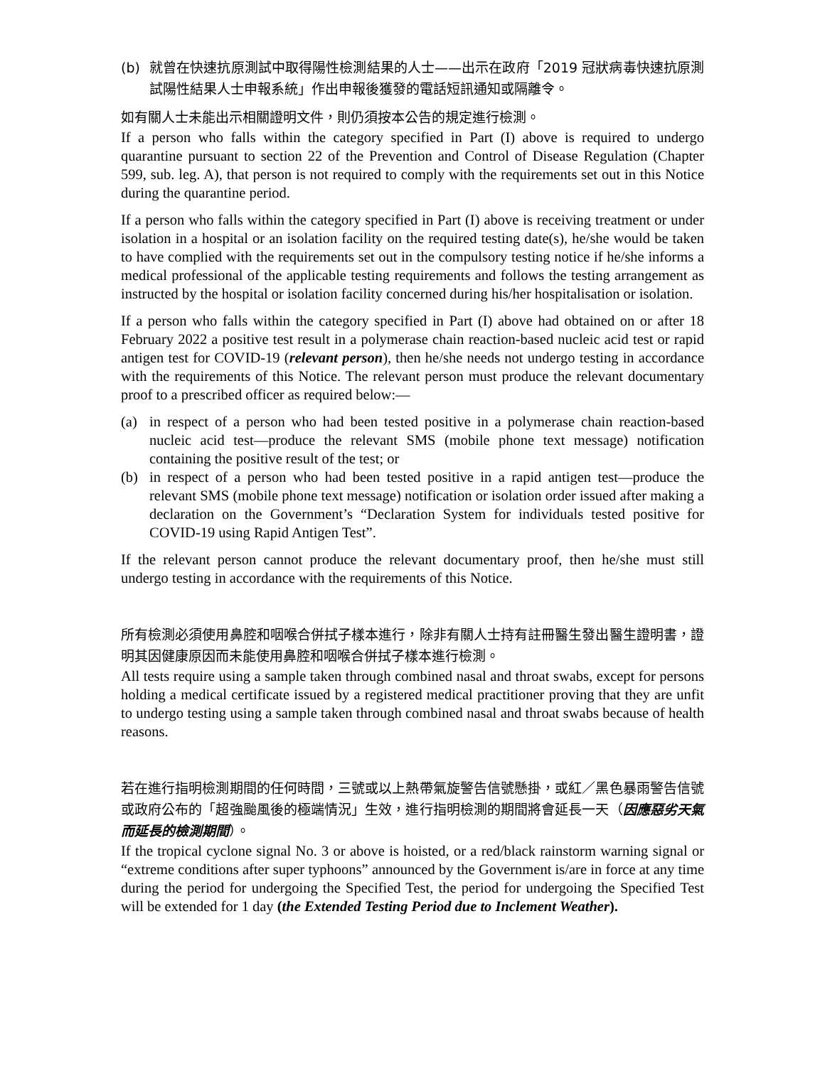(b) 就曾在快速抗原測試中取得陽性檢測結果的人士——出示在政府「2019 冠狀病毒快速抗原測試陽性結果人士申報系統」作出申報後獲發的電話短訊通知或隔離令。
如有關人士未能出示相關證明文件，則仍須按本公告的規定進行檢測。
If a person who falls within the category specified in Part (I) above is required to undergo quarantine pursuant to section 22 of the Prevention and Control of Disease Regulation (Chapter 599, sub. leg. A), that person is not required to comply with the requirements set out in this Notice during the quarantine period.
If a person who falls within the category specified in Part (I) above is receiving treatment or under isolation in a hospital or an isolation facility on the required testing date(s), he/she would be taken to have complied with the requirements set out in the compulsory testing notice if he/she informs a medical professional of the applicable testing requirements and follows the testing arrangement as instructed by the hospital or isolation facility concerned during his/her hospitalisation or isolation.
If a person who falls within the category specified in Part (I) above had obtained on or after 18 February 2022 a positive test result in a polymerase chain reaction-based nucleic acid test or rapid antigen test for COVID-19 (relevant person), then he/she needs not undergo testing in accordance with the requirements of this Notice. The relevant person must produce the relevant documentary proof to a prescribed officer as required below:—
(a) in respect of a person who had been tested positive in a polymerase chain reaction-based nucleic acid test—produce the relevant SMS (mobile phone text message) notification containing the positive result of the test; or
(b) in respect of a person who had been tested positive in a rapid antigen test—produce the relevant SMS (mobile phone text message) notification or isolation order issued after making a declaration on the Government’s “Declaration System for individuals tested positive for COVID-19 using Rapid Antigen Test”.
If the relevant person cannot produce the relevant documentary proof, then he/she must still undergo testing in accordance with the requirements of this Notice.
所有檢測必須使用鼻腔和咽喉合併拭子樣本進行，除非有關人士持有註冊醫生發出醫生證明書，證明其因健康原因而未能使用鼻腔和咽喉合併拭子樣本進行檢測。
All tests require using a sample taken through combined nasal and throat swabs, except for persons holding a medical certificate issued by a registered medical practitioner proving that they are unfit to undergo testing using a sample taken through combined nasal and throat swabs because of health reasons.
若在進行指明檢測期間的任何時間，三號或以上熱帶氣旋警告信號懸掛，或紅／黑色暴雨警告信號或政府公布的「超強颱風後的極端情況」生效，進行指明檢測的期間將會延長一天（因應惡劣天氣而延長的檢測期間）。
If the tropical cyclone signal No. 3 or above is hoisted, or a red/black rainstorm warning signal or “extreme conditions after super typhoons” announced by the Government is/are in force at any time during the period for undergoing the Specified Test, the period for undergoing the Specified Test will be extended for 1 day (the Extended Testing Period due to Inclement Weather).